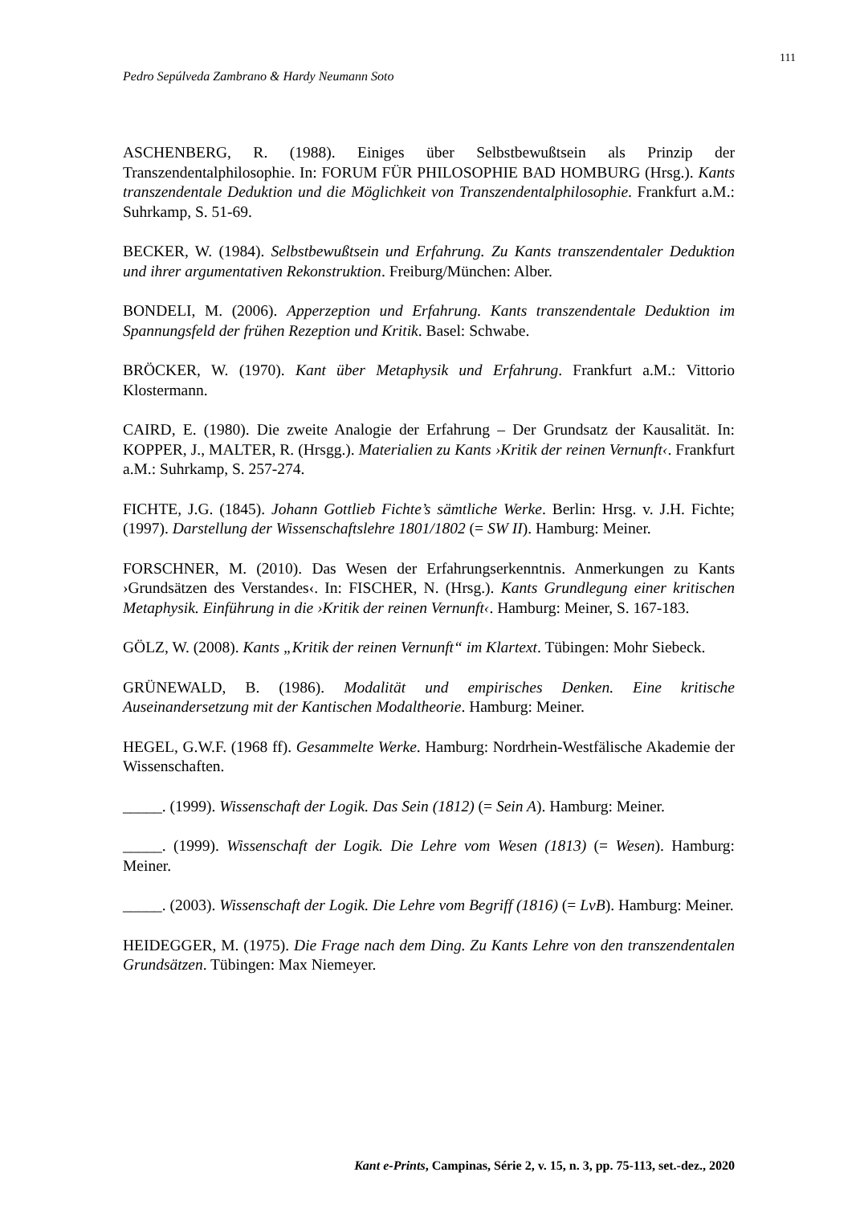111
Pedro Sepúlveda Zambrano & Hardy Neumann Soto
ASCHENBERG, R. (1988). Einiges über Selbstbewußtsein als Prinzip der Transzendentalphilosophie. In: FORUM FÜR PHILOSOPHIE BAD HOMBURG (Hrsg.). Kants transzendentale Deduktion und die Möglichkeit von Transzendentalphilosophie. Frankfurt a.M.: Suhrkamp, S. 51-69.
BECKER, W. (1984). Selbstbewußtsein und Erfahrung. Zu Kants transzendentaler Deduktion und ihrer argumentativen Rekonstruktion. Freiburg/München: Alber.
BONDELI, M. (2006). Apperzeption und Erfahrung. Kants transzendentale Deduktion im Spannungsfeld der frühen Rezeption und Kritik. Basel: Schwabe.
BRÖCKER, W. (1970). Kant über Metaphysik und Erfahrung. Frankfurt a.M.: Vittorio Klostermann.
CAIRD, E. (1980). Die zweite Analogie der Erfahrung – Der Grundsatz der Kausalität. In: KOPPER, J., MALTER, R. (Hrsgg.). Materialien zu Kants ›Kritik der reinen Vernunft‹. Frankfurt a.M.: Suhrkamp, S. 257-274.
FICHTE, J.G. (1845). Johann Gottlieb Fichte’s sämtliche Werke. Berlin: Hrsg. v. J.H. Fichte; (1997). Darstellung der Wissenschaftslehre 1801/1802 (= SW II). Hamburg: Meiner.
FORSCHNER, M. (2010). Das Wesen der Erfahrungserkenntnis. Anmerkungen zu Kants ›Grundsätzen des Verstandes‹. In: FISCHER, N. (Hrsg.). Kants Grundlegung einer kritischen Metaphysik. Einführung in die ›Kritik der reinen Vernunft‹. Hamburg: Meiner, S. 167-183.
GÖLZ, W. (2008). Kants „Kritik der reinen Vernunft“ im Klartext. Tübingen: Mohr Siebeck.
GRÜNEWALD, B. (1986). Modalität und empirisches Denken. Eine kritische Auseinandersetzung mit der Kantischen Modaltheorie. Hamburg: Meiner.
HEGEL, G.W.F. (1968 ff). Gesammelte Werke. Hamburg: Nordrhein-Westfälische Akademie der Wissenschaften.
_____. (1999). Wissenschaft der Logik. Das Sein (1812) (= Sein A). Hamburg: Meiner.
_____. (1999). Wissenschaft der Logik. Die Lehre vom Wesen (1813) (= Wesen). Hamburg: Meiner.
_____. (2003). Wissenschaft der Logik. Die Lehre vom Begriff (1816) (= LvB). Hamburg: Meiner.
HEIDEGGER, M. (1975). Die Frage nach dem Ding. Zu Kants Lehre von den transzendentalen Grundsätzen. Tübingen: Max Niemeyer.
Kant e-Prints, Campinas, Série 2, v. 15, n. 3, pp. 75-113, set.-dez., 2020